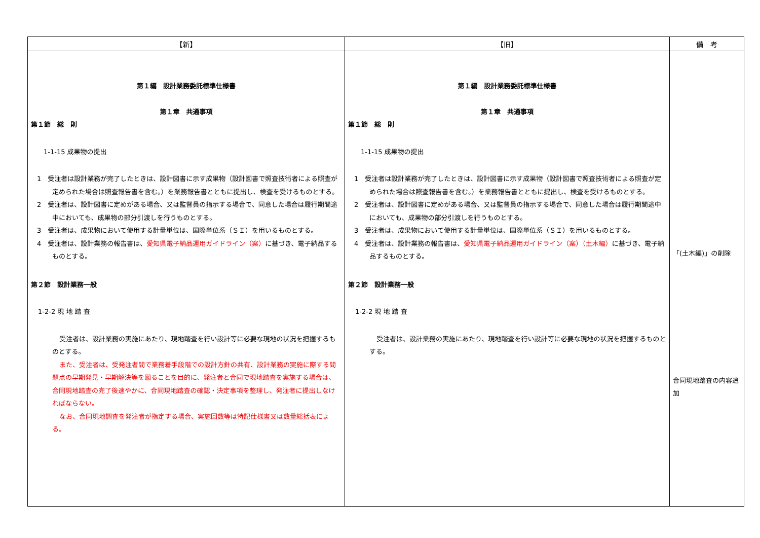| 【新】 | 【旧】 | 備 考 |
| --- | --- | --- |
| 第１編 設計業務委託標準仕様書 第１章 共通事項 第１節 総 則 1-1-15 成果物の提出 1 受注者は設計業務が完了したときは、設計図書に示す成果物（設計図書で照査技術者による照査が定められた場合は照査報告書を含む。）を業務報告書とともに提出し、検査を受けるものとする。 2 受注者は、設計図書に定めがある場合、又は監督員の指示する場合で、同意した場合は履行期間途中においても、成果物の部分引渡しを行うものとする。 3 受注者は、成果物において使用する計量単位は、国際単位系（ＳＩ）を用いるものとする。 4 受注者は、設計業務の報告書は、 愛知県電子納品運用ガイドライン（案） に基づき、電子納品するものとする。 第２節 設計業務一般 1-2-2 現 地 踏 査 受注者は、設計業務の実施にあたり、現地踏査を行い設計等に必要な現地の状況を把握するものとする。 また、受注者は、受発注者間で業務着手段階での設計方針の共有、設計業務の実施に際する問題点の早期発見・早期解決等を図ることを目的に、発注者と合同で現地踏査を実施する場合は、合同現地踏査の完了後速やかに、合同現地踏査の確認・決定事項を整理し、発注者に提出しなければならない。 なお、合同現地調査を発注者が指定する場合、実施回数等は特記仕様書又は数量総括表による。 | 第１編 設計業務委託標準仕様書 第１章 共通事項 第１節 総 則 1-1-15 成果物の提出 1 受注者は設計業務が完了したときは、設計図書に示す成果物（設計図書で照査技術者による照査が定められた場合は照査報告書を含む。）を業務報告書とともに提出し、検査を受けるものとする。 2 受注者は、設計図書に定めがある場合、又は監督員の指示する場合で、同意した場合は履行期間途中においても、成果物の部分引渡しを行うものとする。 3 受注者は、成果物において使用する計量単位は、国際単位系（ＳＩ）を用いるものとする。 4 受注者は、設計業務の報告書は、 愛知県電子納品運用ガイドライン（案）（土木編） に基づき、電子納品するものとする。 第２節 設計業務一般 1-2-2 現 地 踏 査 受注者は、設計業務の実施にあたり、現地踏査を行い設計等に必要な現地の状況を把握するものとする。 | 「(土木編)」の削除 合同現地踏査の内容追加 |